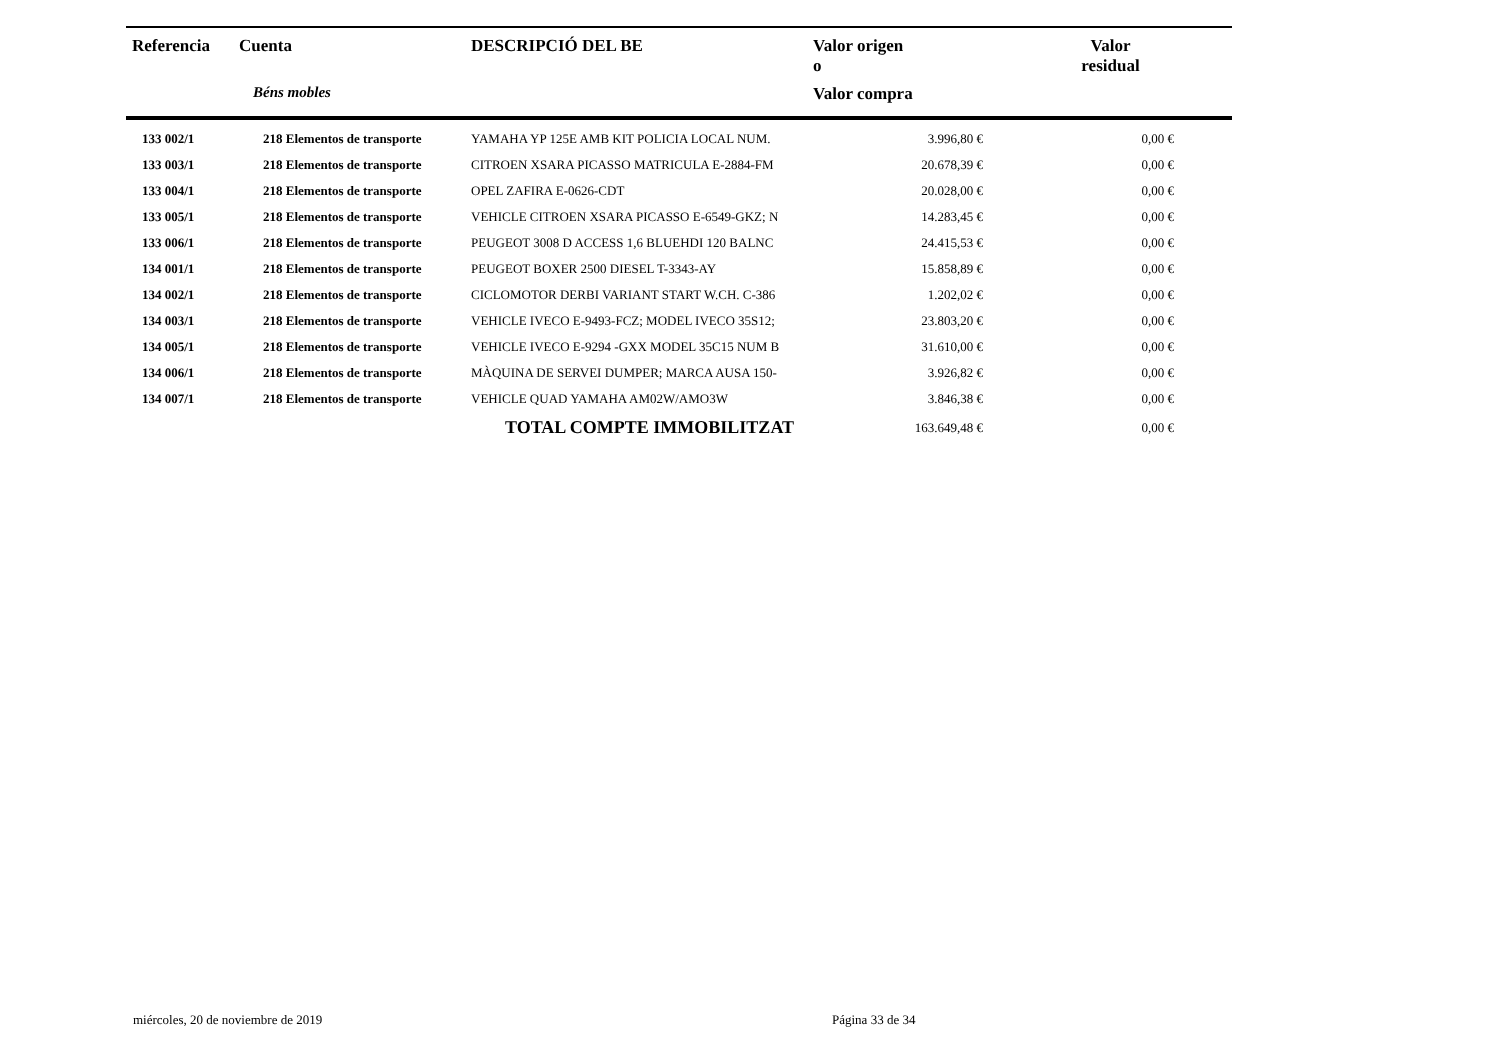| Referencia | Cuenta | DESCRIPCIÓ DEL BE | Valor origen o | Valor residual |
| --- | --- | --- | --- | --- |
| | Béns mobles | | Valor compra | |
| 133 002/1 | 218 Elementos de transporte | YAMAHA YP 125E AMB KIT POLICIA LOCAL NUM. | 3.996,80 € | 0,00 € |
| 133 003/1 | 218 Elementos de transporte | CITROEN XSARA PICASSO MATRICULA E-2884-FM | 20.678,39 € | 0,00 € |
| 133 004/1 | 218 Elementos de transporte | OPEL ZAFIRA E-0626-CDT | 20.028,00 € | 0,00 € |
| 133 005/1 | 218 Elementos de transporte | VEHICLE CITROEN XSARA PICASSO E-6549-GKZ; N | 14.283,45 € | 0,00 € |
| 133 006/1 | 218 Elementos de transporte | PEUGEOT 3008 D ACCESS 1,6 BLUEHDI 120 BALNC | 24.415,53 € | 0,00 € |
| 134 001/1 | 218 Elementos de transporte | PEUGEOT BOXER 2500 DIESEL T-3343-AY | 15.858,89 € | 0,00 € |
| 134 002/1 | 218 Elementos de transporte | CICLOMOTOR DERBI VARIANT START W.CH. C-386 | 1.202,02 € | 0,00 € |
| 134 003/1 | 218 Elementos de transporte | VEHICLE IVECO E-9493-FCZ; MODEL IVECO 35S12; | 23.803,20 € | 0,00 € |
| 134 005/1 | 218 Elementos de transporte | VEHICLE IVECO E-9294 -GXX MODEL 35C15 NUM B | 31.610,00 € | 0,00 € |
| 134 006/1 | 218 Elementos de transporte | MÀQUINA DE SERVEI DUMPER; MARCA AUSA 150- | 3.926,82 € | 0,00 € |
| 134 007/1 | 218 Elementos de transporte | VEHICLE QUAD YAMAHA AM02W/AMO3W | 3.846,38 € | 0,00 € |
| | | TOTAL COMPTE IMMOBILITZAT | 163.649,48 € | 0,00 € |
miércoles, 20 de noviembre de 2019
Página 33 de 34